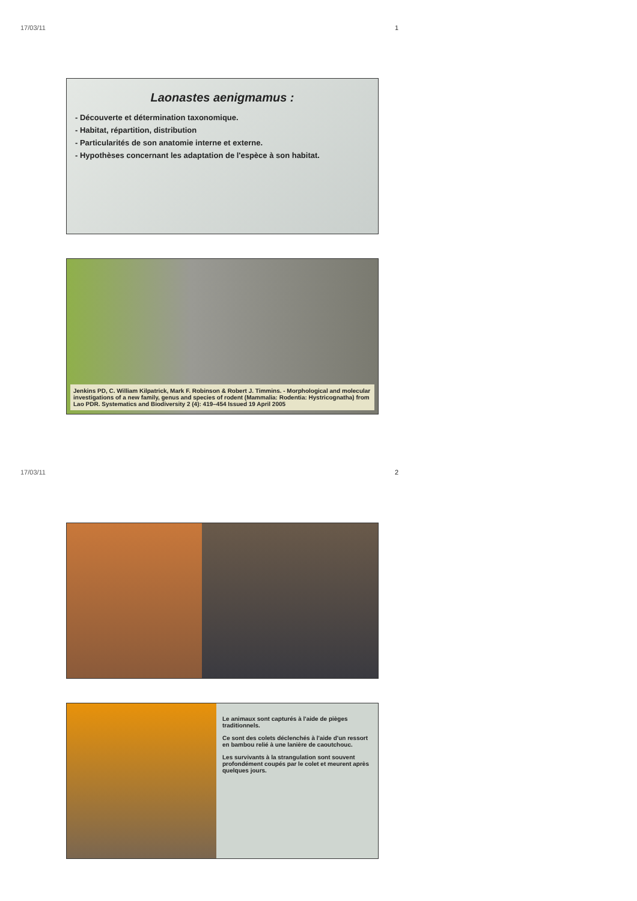17/03/11
Laonastes aenigmamus :
- Découverte et détermination taxonomique.
- Habitat, répartition, distribution
- Particularités de son anatomie interne et externe.
- Hypothèses concernant les adaptation de l'espèce à son habitat.
Jenkins PD, C. William Kilpatrick, Mark F. Robinson & Robert J. Timmins. - Morphological and molecular investigations of a new family, genus and species of rodent (Mammalia: Rodentia: Hystricognatha) from Lao PDR. Systematics and Biodiversity 2 (4): 419–454 Issued 19 April 2005
1
17/03/11
Le animaux sont capturés à l'aide de pièges traditionnels.
Ce sont des colets déclenchés à l'aide d'un ressort en bambou relié à une lanière de caoutchouc.
Les survivants à la strangulation sont souvent profondément coupés par le colet et meurent après quelques jours.
2